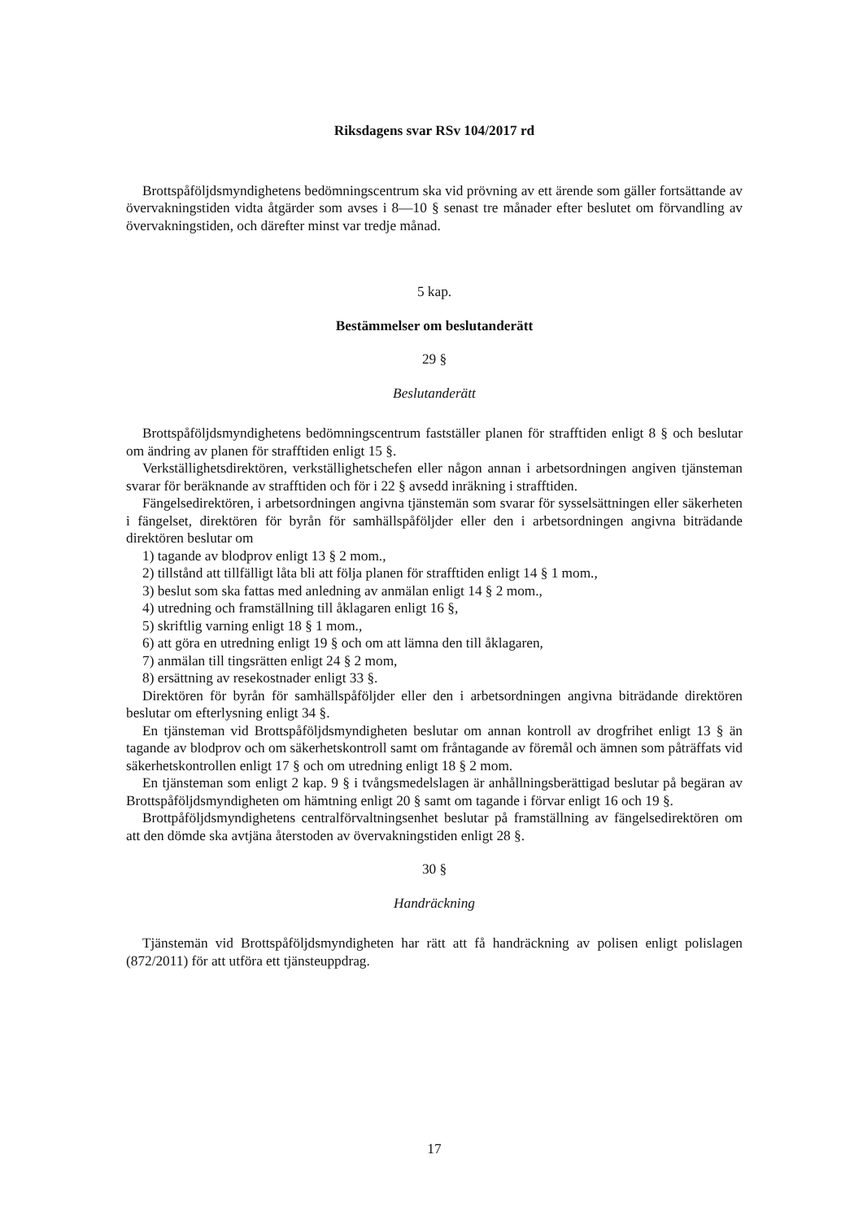Riksdagens svar RSv 104/2017 rd
Brottspåföljdsmyndighetens bedömningscentrum ska vid prövning av ett ärende som gäller fortsättande av övervakningstiden vidta åtgärder som avses i 8—10 § senast tre månader efter beslutet om förvandling av övervakningstiden, och därefter minst var tredje månad.
5 kap.
Bestämmelser om beslutanderätt
29 §
Beslutanderätt
Brottspåföljdsmyndighetens bedömningscentrum fastställer planen för strafftiden enligt 8 § och beslutar om ändring av planen för strafftiden enligt 15 §.
Verkställighetsdirektören, verkställighetschefen eller någon annan i arbetsordningen angiven tjänsteman svarar för beräknande av strafftiden och för i 22 § avsedd inräkning i strafftiden.
Fängelsedirektören, i arbetsordningen angivna tjänstemän som svarar för sysselsättningen eller säkerheten i fängelset, direktören för byrån för samhällspåföljder eller den i arbetsordningen angivna biträdande direktören beslutar om
1) tagande av blodprov enligt 13 § 2 mom.,
2) tillstånd att tillfälligt låta bli att följa planen för strafftiden enligt 14 § 1 mom.,
3) beslut som ska fattas med anledning av anmälan enligt 14 § 2 mom.,
4) utredning och framställning till åklagaren enligt 16 §,
5) skriftlig varning enligt 18 § 1 mom.,
6) att göra en utredning enligt 19 § och om att lämna den till åklagaren,
7) anmälan till tingsrätten enligt 24 § 2 mom,
8) ersättning av resekostnader enligt 33 §.
Direktören för byrån för samhällspåföljder eller den i arbetsordningen angivna biträdande direktören beslutar om efterlysning enligt 34 §.
En tjänsteman vid Brottspåföljdsmyndigheten beslutar om annan kontroll av drogfrihet enligt 13 § än tagande av blodprov och om säkerhetskontroll samt om fråntagande av föremål och ämnen som påträffats vid säkerhetskontrollen enligt 17 § och om utredning enligt 18 § 2 mom.
En tjänsteman som enligt 2 kap. 9 § i tvångsmedelslagen är anhållningsberättigad beslutar på begäran av Brottspåföljdsmyndigheten om hämtning enligt 20 § samt om tagande i förvar enligt 16 och 19 §.
Brottpåföljdsmyndighetens centralförvaltningsenhet beslutar på framställning av fängelsedirektören om att den dömde ska avtjäna återstoden av övervakningstiden enligt 28 §.
30 §
Handräckning
Tjänstemän vid Brottspåföljdsmyndigheten har rätt att få handräckning av polisen enligt polislagen (872/2011) för att utföra ett tjänsteuppdrag.
17